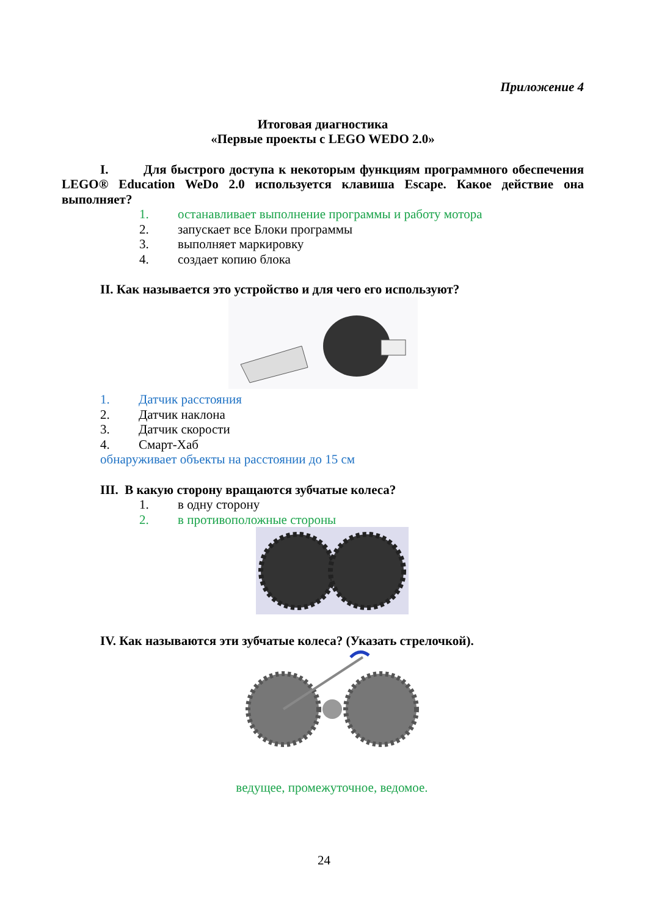Приложение 4
Итоговая диагностика
«Первые проекты с LEGO WEDO 2.0»
I. Для быстрого доступа к некоторым функциям программного обеспечения LEGO® Education WeDo 2.0 используется клавиша Escape. Какое действие она выполняет?
1. останавливает выполнение программы и работу мотора
2. запускает все Блоки программы
3. выполняет маркировку
4. создает копию блока
II. Как называется это устройство и для чего его используют?
1. Датчик расстояния
2. Датчик наклона
3. Датчик скорости
4. Смарт-Хаб
обнаруживает объекты на расстоянии до 15 см
III. В какую сторону вращаются зубчатые колеса?
1. в одну сторону
2. в противоположные стороны
IV. Как называются эти зубчатые колеса? (Указать стрелочкой).
ведущее, промежуточное, ведомое.
24